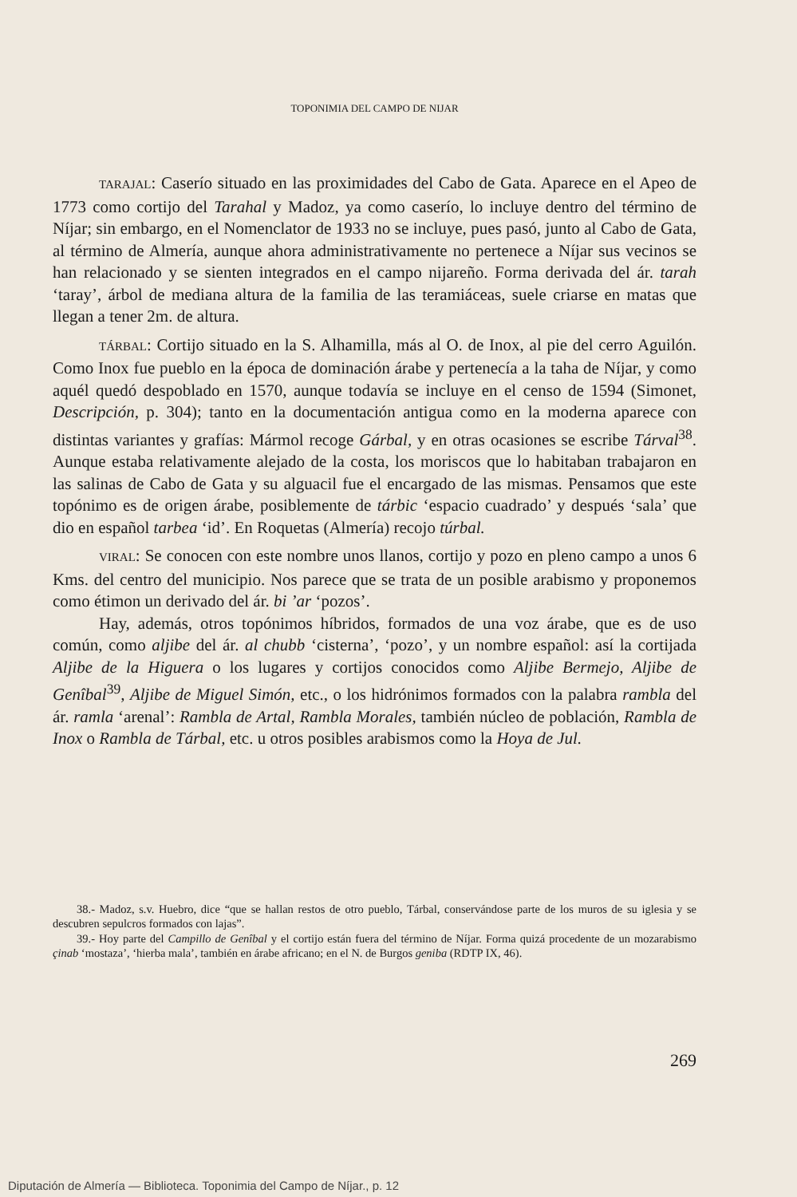TOPONIMIA DEL CAMPO DE NIJAR
TARAJAL: Caserío situado en las proximidades del Cabo de Gata. Aparece en el Apeo de 1773 como cortijo del Tarahal y Madoz, ya como caserío, lo incluye dentro del término de Níjar; sin embargo, en el Nomenclator de 1933 no se incluye, pues pasó, junto al Cabo de Gata, al término de Almería, aunque ahora administrativamente no pertenece a Níjar sus vecinos se han relacionado y se sienten integrados en el campo nijareño. Forma derivada del ár. tarah ‘taray’, árbol de mediana altura de la familia de las teramiáceas, suele criarse en matas que llegan a tener 2m. de altura.
TÁRBAL: Cortijo situado en la S. Alhamilla, más al O. de Inox, al pie del cerro Aguilón. Como Inox fue pueblo en la época de dominación árabe y pertenecía a la taha de Níjar, y como aquél quedó despoblado en 1570, aunque todavía se incluye en el censo de 1594 (Simonet, Descripción, p. 304); tanto en la documentación antigua como en la moderna aparece con distintas variantes y grafías: Mármol recoge Gárbal, y en otras ocasiones se escribe Tárval<sup>38</sup>. Aunque estaba relativamente alejado de la costa, los moriscos que lo habitaban trabajaron en las salinas de Cabo de Gata y su alguacil fue el encargado de las mismas. Pensamos que este topónimo es de origen árabe, posiblemente de tárbic ‘espacio cuadrado’ y después ‘sala’ que dio en español tarbea ‘id’. En Roquetas (Almería) recojo túrbal.
VIRAL: Se conocen con este nombre unos llanos, cortijo y pozo en pleno campo a unos 6 Kms. del centro del municipio. Nos parece que se trata de un posible arabismo y proponemos como étimon un derivado del ár. bi ’ar ‘pozos’.
Hay, además, otros topónimos híbridos, formados de una voz árabe, que es de uso común, como aljibe del ár. al chubb ‘cisterna’, ‘pozo’, y un nombre español: así la cortijada Aljibe de la Higuera o los lugares y cortijos conocidos como Aljibe Bermejo, Aljibe de Genîbal<sup>39</sup>, Aljibe de Miguel Simón, etc., o los hidrónimos formados con la palabra rambla del ár. ramla ‘arenal’: Rambla de Artal, Rambla Morales, también núcleo de población, Rambla de Inox o Rambla de Tárbal, etc. u otros posibles arabismos como la Hoya de Jul.
38.- Madoz, s.v. Huebro, dice “que se hallan restos de otro pueblo, Tárbal, conservándose parte de los muros de su iglesia y se descubren sepulcros formados con lajas”.
39.- Hoy parte del Campillo de Genîbal y el cortijo están fuera del término de Níjar. Forma quizá procedente de un mozarabismo çinab ‘mostaza’, ‘hierba mala’, también en árabe africano; en el N. de Burgos geniba (RDTP IX, 46).
269
Diputación de Almería — Biblioteca. Toponimia del Campo de Níjar., p. 12